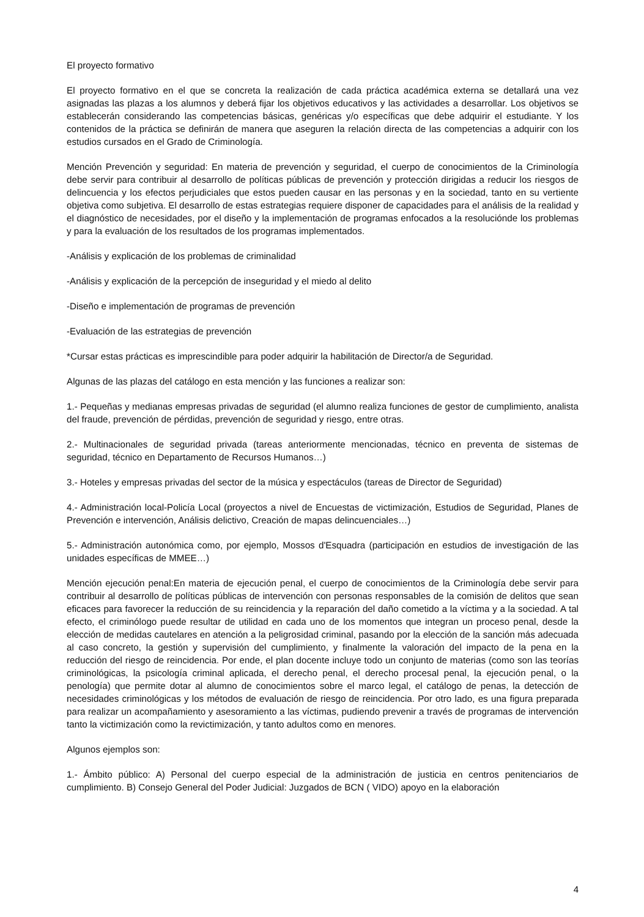El proyecto formativo
El proyecto formativo en el que se concreta la realización de cada práctica académica externa se detallará una vez asignadas las plazas a los alumnos y deberá fijar los objetivos educativos y las actividades a desarrollar. Los objetivos se establecerán considerando las competencias básicas, genéricas y/o específicas que debe adquirir el estudiante. Y los contenidos de la práctica se definirán de manera que aseguren la relación directa de las competencias a adquirir con los estudios cursados en el Grado de Criminología.
Mención Prevención y seguridad: En materia de prevención y seguridad, el cuerpo de conocimientos de la Criminología debe servir para contribuir al desarrollo de políticas públicas de prevención y protección dirigidas a reducir los riesgos de delincuencia y los efectos perjudiciales que estos pueden causar en las personas y en la sociedad, tanto en su vertiente objetiva como subjetiva. El desarrollo de estas estrategias requiere disponer de capacidades para el análisis de la realidad y el diagnóstico de necesidades, por el diseño y la implementación de programas enfocados a la resoluciónde los problemas y para la evaluación de los resultados de los programas implementados.
-Análisis y explicación de los problemas de criminalidad
-Análisis y explicación de la percepción de inseguridad y el miedo al delito
-Diseño e implementación de programas de prevención
-Evaluación de las estrategias de prevención
*Cursar estas prácticas es imprescindible para poder adquirir la habilitación de Director/a de Seguridad.
Algunas de las plazas del catálogo en esta mención y las funciones a realizar son:
1.- Pequeñas y medianas empresas privadas de seguridad (el alumno realiza funciones de gestor de cumplimiento, analista del fraude, prevención de pérdidas, prevención de seguridad y riesgo, entre otras.
2.- Multinacionales de seguridad privada (tareas anteriormente mencionadas, técnico en preventa de sistemas de seguridad, técnico en Departamento de Recursos Humanos…)
3.- Hoteles y empresas privadas del sector de la música y espectáculos (tareas de Director de Seguridad)
4.- Administración local-Policía Local (proyectos a nivel de Encuestas de victimización, Estudios de Seguridad, Planes de Prevención e intervención, Análisis delictivo, Creación de mapas delincuenciales…)
5.- Administración autonómica como, por ejemplo, Mossos d'Esquadra (participación en estudios de investigación de las unidades específicas de MMEE…)
Mención ejecución penal:En materia de ejecución penal, el cuerpo de conocimientos de la Criminología debe servir para contribuir al desarrollo de políticas públicas de intervención con personas responsables de la comisión de delitos que sean eficaces para favorecer la reducción de su reincidencia y la reparación del daño cometido a la víctima y a la sociedad. A tal efecto, el criminólogo puede resultar de utilidad en cada uno de los momentos que integran un proceso penal, desde la elección de medidas cautelares en atención a la peligrosidad criminal, pasando por la elección de la sanción más adecuada al caso concreto, la gestión y supervisión del cumplimiento, y finalmente la valoración del impacto de la pena en la reducción del riesgo de reincidencia. Por ende, el plan docente incluye todo un conjunto de materias (como son las teorías criminológicas, la psicología criminal aplicada, el derecho penal, el derecho procesal penal, la ejecución penal, o la penología) que permite dotar al alumno de conocimientos sobre el marco legal, el catálogo de penas, la detección de necesidades criminológicas y los métodos de evaluación de riesgo de reincidencia. Por otro lado, es una figura preparada para realizar un acompañamiento y asesoramiento a las víctimas, pudiendo prevenir a través de programas de intervención tanto la victimización como la revictimización, y tanto adultos como en menores.
Algunos ejemplos son:
1.- Ámbito público: A) Personal del cuerpo especial de la administración de justicia en centros penitenciarios de cumplimiento. B) Consejo General del Poder Judicial: Juzgados de BCN ( VIDO) apoyo en la elaboración
4